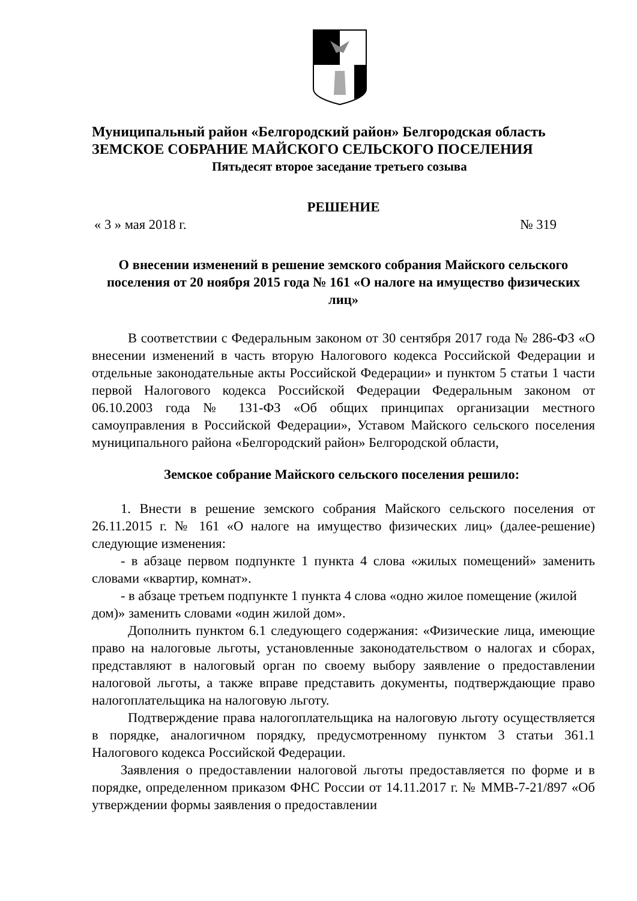Муниципальный район «Белгородский район» Белгородская область
ЗЕМСКОЕ СОБРАНИЕ МАЙСКОГО СЕЛЬСКОГО ПОСЕЛЕНИЯ
Пятьдесят второе заседание третьего созыва
РЕШЕНИЕ
« 3 » мая 2018 г. № 319
О внесении изменений в решение земского собрания Майского сельского поселения от 20 ноября 2015 года № 161 «О налоге на имущество физических лиц»
В соответствии с Федеральным законом от 30 сентября 2017 года № 286-ФЗ «О внесении изменений в часть вторую Налогового кодекса Российской Федерации и отдельные законодательные акты Российской Федерации» и пунктом 5 статьи 1 части первой Налогового кодекса Российской Федерации Федеральным законом от 06.10.2003 года № 131-ФЗ «Об общих принципах организации местного самоуправления в Российской Федерации», Уставом Майского сельского поселения муниципального района «Белгородский район» Белгородской области,
Земское собрание Майского сельского поселения решило:
1. Внести в решение земского собрания Майского сельского поселения от 26.11.2015 г. № 161 «О налоге на имущество физических лиц» (далее-решение) следующие изменения:
- в абзаце первом подпункте 1 пункта 4 слова «жилых помещений» заменить словами «квартир, комнат».
- в абзаце третьем подпункте 1 пункта 4 слова «одно жилое помещение (жилой дом)» заменить словами «один жилой дом».
Дополнить пунктом 6.1 следующего содержания: «Физические лица, имеющие право на налоговые льготы, установленные законодательством о налогах и сборах, представляют в налоговый орган по своему выбору заявление о предоставлении налоговой льготы, а также вправе представить документы, подтверждающие право налогоплательщика на налоговую льготу.
Подтверждение права налогоплательщика на налоговую льготу осуществляется в порядке, аналогичном порядку, предусмотренному пунктом 3 статьи 361.1 Налогового кодекса Российской Федерации.
Заявления о предоставлении налоговой льготы предоставляется по форме и в порядке, определенном приказом ФНС России от 14.11.2017 г. № ММВ-7-21/897 «Об утверждении формы заявления о предоставлении